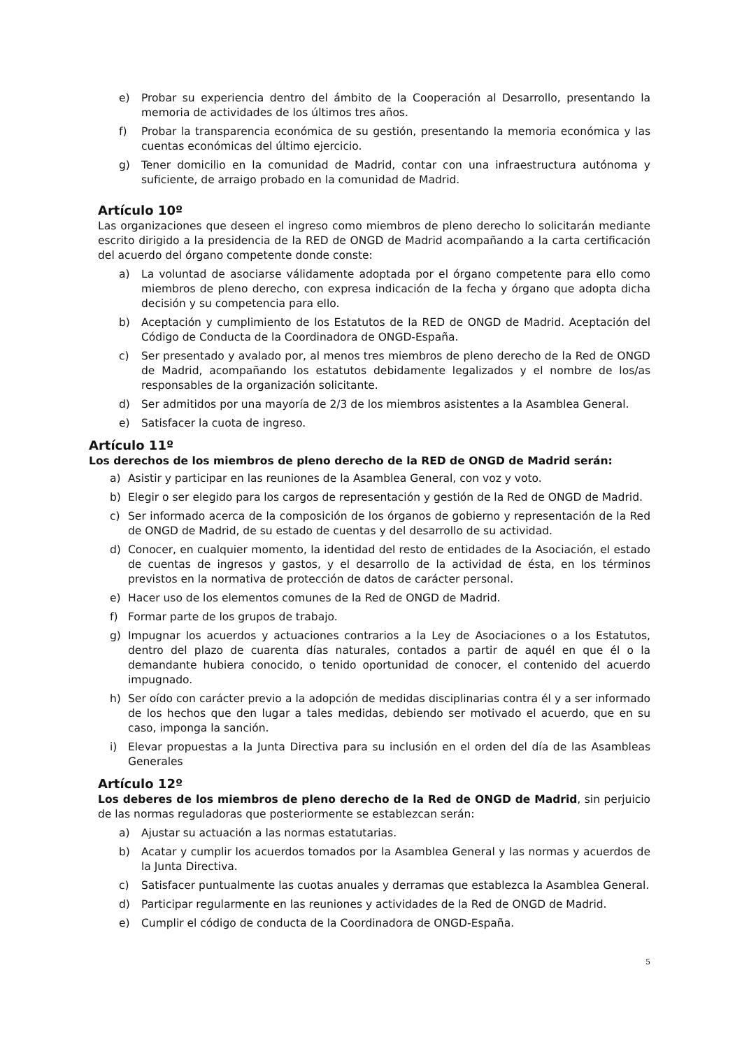e) Probar su experiencia dentro del ámbito de la Cooperación al Desarrollo, presentando la memoria de actividades de los últimos tres años.
f) Probar la transparencia económica de su gestión, presentando la memoria económica y las cuentas económicas del último ejercicio.
g) Tener domicilio en la comunidad de Madrid, contar con una infraestructura autónoma y suficiente, de arraigo probado en la comunidad de Madrid.
Artículo 10º
Las organizaciones que deseen el ingreso como miembros de pleno derecho lo solicitarán mediante escrito dirigido a la presidencia de la RED de ONGD de Madrid acompañando a la carta certificación del acuerdo del órgano competente donde conste:
a) La voluntad de asociarse válidamente adoptada por el órgano competente para ello como miembros de pleno derecho, con expresa indicación de la fecha y órgano que adopta dicha decisión y su competencia para ello.
b) Aceptación y cumplimiento de los Estatutos de la RED de ONGD de Madrid. Aceptación del Código de Conducta de la Coordinadora de ONGD-España.
c) Ser presentado y avalado por, al menos tres miembros de pleno derecho de la Red de ONGD de Madrid, acompañando los estatutos debidamente legalizados y el nombre de los/as responsables de la organización solicitante.
d) Ser admitidos por una mayoría de 2/3 de los miembros asistentes a la Asamblea General.
e) Satisfacer la cuota de ingreso.
Artículo 11º
Los derechos de los miembros de pleno derecho de la RED de ONGD de Madrid serán:
a) Asistir y participar en las reuniones de la Asamblea General, con voz y voto.
b) Elegir o ser elegido para los cargos de representación y gestión de la Red de ONGD de Madrid.
c) Ser informado acerca de la composición de los órganos de gobierno y representación de la Red de ONGD de Madrid, de su estado de cuentas y del desarrollo de su actividad.
d) Conocer, en cualquier momento, la identidad del resto de entidades de la Asociación, el estado de cuentas de ingresos y gastos, y el desarrollo de la actividad de ésta, en los términos previstos en la normativa de protección de datos de carácter personal.
e) Hacer uso de los elementos comunes de la Red de ONGD de Madrid.
f) Formar parte de los grupos de trabajo.
g) Impugnar los acuerdos y actuaciones contrarios a la Ley de Asociaciones o a los Estatutos, dentro del plazo de cuarenta días naturales, contados a partir de aquél en que él o la demandante hubiera conocido, o tenido oportunidad de conocer, el contenido del acuerdo impugnado.
h) Ser oído con carácter previo a la adopción de medidas disciplinarias contra él y a ser informado de los hechos que den lugar a tales medidas, debiendo ser motivado el acuerdo, que en su caso, imponga la sanción.
i) Elevar propuestas a la Junta Directiva para su inclusión en el orden del día de las Asambleas Generales
Artículo 12º
Los deberes de los miembros de pleno derecho de la Red de ONGD de Madrid, sin perjuicio de las normas reguladoras que posteriormente se establezcan serán:
a) Ajustar su actuación a las normas estatutarias.
b) Acatar y cumplir los acuerdos tomados por la Asamblea General y las normas y acuerdos de la Junta Directiva.
c) Satisfacer puntualmente las cuotas anuales y derramas que establezca la Asamblea General.
d) Participar regularmente en las reuniones y actividades de la Red de ONGD de Madrid.
e) Cumplir el código de conducta de la Coordinadora de ONGD-España.
5